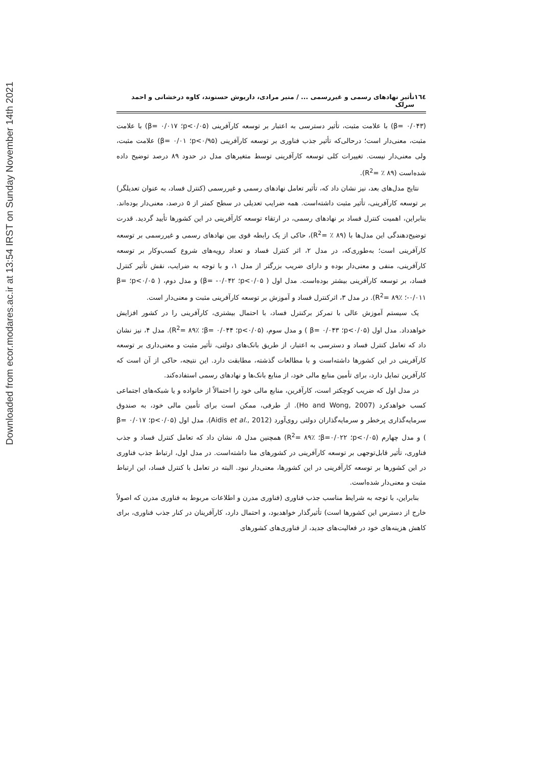Downloaded from ecor.modares.ac.ir at 13:54 IRST on Sunday November 14th 2021
١٦٤ تأثیر نهادهای رسمی و غیررسمی ... / منیر مرادی، داریوش حسنوند، کاوه درخشانی و احمد سرلک
(β= ۰/۰۴۳) با علامت مثبت، تأثیر دسترسی به اعتبار بر توسعه کارآفرینی (p<۰/۰۵؛ β= ۰/۰۱۷) با علامت مثبت، معنی‌دار است؛ درحالی‌که تأثیر جذب فناوری بر توسعه کارآفرینی (p<۰/۹۵؛ ۰/۰۱ =β) علامت مثبت، ولی معنی‌دار نیست. تغییرات کلی توسعه کارآفرینی توسط متغیرهای مدل در حدود ۸۹ درصد توضیح داده شده‌است (R<sup>2</sup>= ٪ ۸۹).
نتایج مدل‌های بعد، نیز نشان داد که، تأثیر تعامل نهادهای رسمی و غیررسمی (کنترل فساد، به عنوان تعدیلگر) بر توسعه کارآفرینی، تأثیر مثبت داشته‌است. همه ضرایب تعدیلی در سطح کمتر از ۵ درصد، معنی‌دار بوده‌اند. بنابراین، اهمیت کنترل فساد بر نهادهای رسمی، در ارتقاء توسعه کارآفرینی در این کشورها تأیید گردید. قدرت توضیح‌دهندگی این مدل‌ها با (R<sup>2</sup>= ٪ ۸۹)، حاکی از یک رابطه قوی بین نهادهای رسمی و غیررسمی بر توسعه کارآفرینی است؛ به‌طوری‌که، در مدل ۲، اثر کنترل فساد و تعداد رویه‌های شروع کسب‌وکار بر توسعه کارآفرینی، منفی و معنی‌دار بوده و دارای ضریب بزرگتر از مدل ۱، و با توجه به ضرایب، نقش تأثیر کنترل فساد، بر توسعه کارآفرینی بیشتر بوده‌است. مدل اول ( p<۰/۰۵؛ β= -۰/۰۴۲) و مدل دوم، ( p<۰/۰۵؛ β= -۰/۰۱۱؛ ٪۸۹ =R<sup>2</sup>). در مدل ۳، اثرکنترل فساد و آموزش بر توسعه کارآفرینی مثبت و معنی‌دار است.
یک سیستم آموزش عالی با تمرکز برکنترل فساد، با احتمال بیشتری، کارآفرینی را در کشور افزایش خواهدداد. مدل اول (p<۰/۰۵؛ β= ۰/۰۴۳ ) و مدل سوم، (p<۰/۰۵؛ β= ۰/۰۴۴؛ ٪۸۹ =R<sup>2</sup>). مدل ۴، نیز نشان داد که تعامل کنترل فساد و دسترسی به اعتبار، از طریق بانک‌های دولتی، تأثیر مثبت و معنی‌داری بر توسعه کارآفرینی در این کشورها داشته‌است و با مطالعات گذشته، مطابقت دارد. این نتیجه، حاکی از آن است که کارآفرین تمایل دارد، برای تأمین منابع مالی خود، از منابع بانک‌ها و نهادهای رسمی استفاده‌کند.
در مدل اول که ضریب کوچکتر است، کارآفرین، منابع مالی خود را احتمالاً از خانواده و یا شبکه‌های اجتماعی کسب خواهدکرد (Ho and Wong, 2007). از طرفی، ممکن است برای تأمین مالی خود، به صندوق سرمایه‌گذاری پرخطر و سرمایه‌گذاران دولتی روی‌آورد (Aidis et al., 2012). مدل اول (p<۰/۰۵؛ β= ۰/۰۱۷ ) و مدل چهارم (p<۰/۰۵؛ β=۰/۰۲۲؛ ٪۸۹ =R<sup>2</sup>) همچنین مدل ۵، نشان داد که تعامل کنترل فساد و جذب فناوری، تأثیر قابل‌توجهی بر توسعه کارآفرینی در کشورهای منا داشته‌است. در مدل اول، ارتباط جذب فناوری در این کشورها بر توسعه کارآفرینی در این کشورها، معنی‌دار نبود. البته در تعامل با کنترل فساد، این ارتباط مثبت و معنی‌دار شده‌است.
بنابراین، با توجه به شرایط مناسب جذب فناوری (فناوری مدرن و اطلاعات مربوط به فناوری مدرن که اصولاً خارج از دسترس این کشورها است) تأثیرگذار خواهدبود، و احتمال دارد، کارآفرینان در کنار جذب فناوری، برای کاهش هزینه‌های خود در فعالیت‌های جدید، از فناوری‌های کشورهای